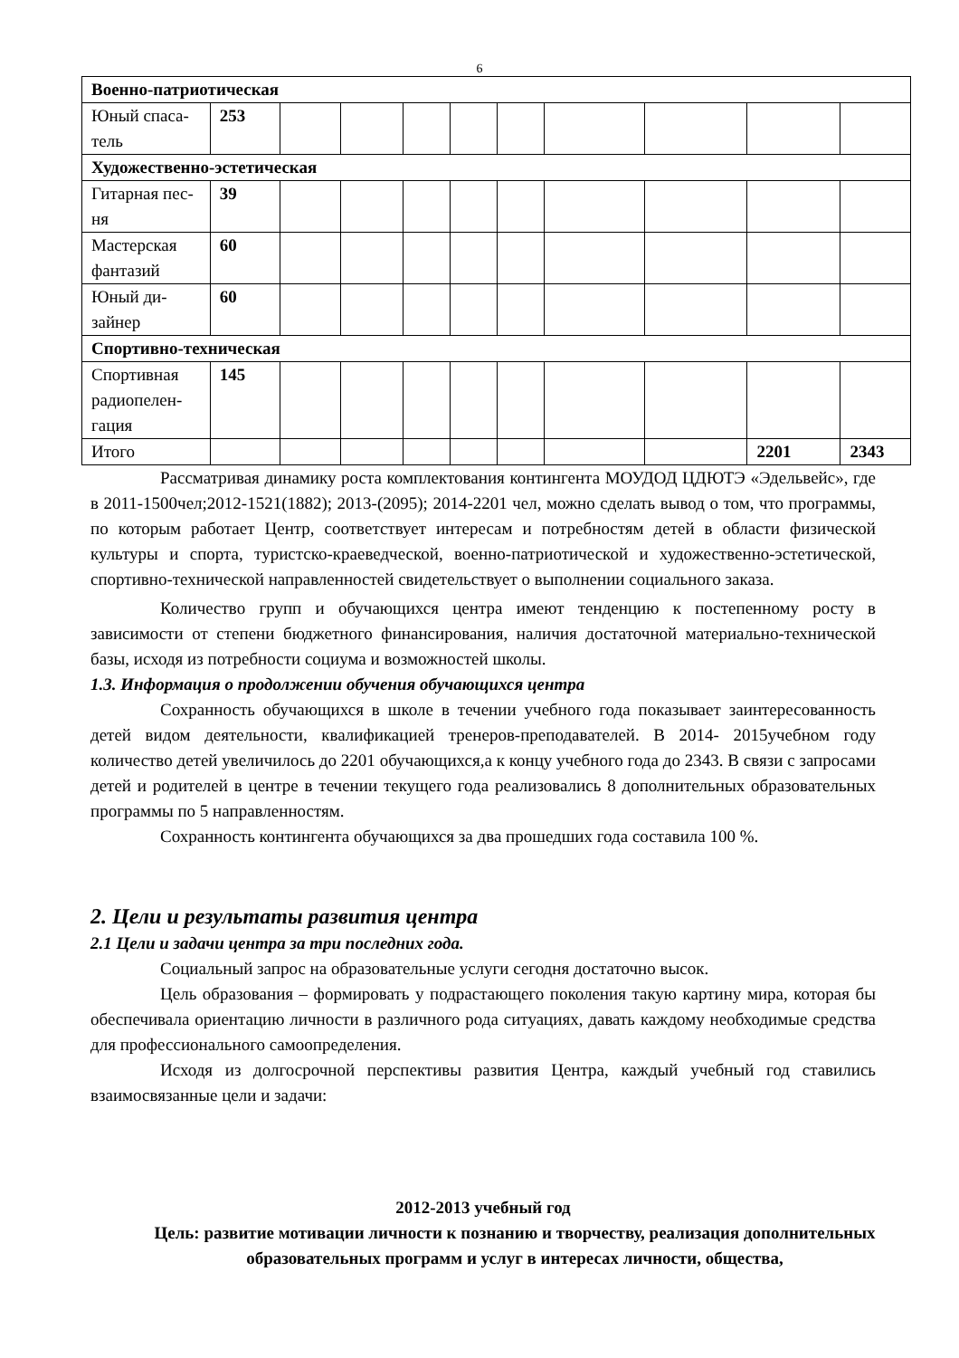6
| Военно-патриотическая | | | | | | | | | | |
| Юный спаса- тель | 253 | | | | | | | | | |
| Художественно-эстетическая | | | | | | | | | | |
| Гитарная пес- ня | 39 | | | | | | | | | |
| Мастерская фантазий | 60 | | | | | | | | | |
| Юный ди- зайнер | 60 | | | | | | | | | |
| Спортивно-техническая | | | | | | | | | | |
| Спортивная радиопелен- гация | 145 | | | | | | | | | |
| Итого | | | | | | | | | 2201 | 2343 |
Рассматривая динамику роста комплектования контингента МОУДОД ЦДЮТЭ «Эдельвейс», где в 2011-1500чел;2012-1521(1882); 2013-(2095); 2014-2201 чел, можно сделать вывод о том, что программы, по которым работает Центр, соответствует интересам и потребностям детей в области физической культуры и спорта, туристско-краеведческой, военно-патриотической и художественно-эстетической, спортивно-технической направленностей свидетельствует о выполнении социального заказа.
Количество групп и обучающихся центра имеют тенденцию к постепенному росту в зависимости от степени бюджетного финансирования, наличия достаточной материально-технической базы, исходя из потребности социума и возможностей школы.
1.3. Информация о продолжении обучения обучающихся центра
Сохранность обучающихся в школе в течении учебного года показывает заинтересованность детей видом деятельности, квалификацией тренеров-преподавателей. В 2014- 2015учебном году количество детей увеличилось до 2201 обучающихся,а к концу учебного года до 2343. В связи с запросами детей и родителей в центре в течении текущего года реализовались 8 дополнительных образовательных программы по 5 направленностям.
Сохранность контингента обучающихся за два прошедших года составила 100 %.
2. Цели и результаты развития центра
2.1 Цели и задачи центра за три последних года.
Социальный запрос на образовательные услуги сегодня достаточно высок.
Цель образования – формировать у подрастающего поколения такую картину мира, которая бы обеспечивала ориентацию личности в различного рода ситуациях, давать каждому необходимые средства для профессионального самоопределения.
Исходя из долгосрочной перспективы развития Центра, каждый учебный год ставились взаимосвязанные цели и задачи:
2012-2013 учебный год
Цель: развитие мотивации личности к познанию и творчеству, реализация дополнительных образовательных программ и услуг в интересах личности, общества,